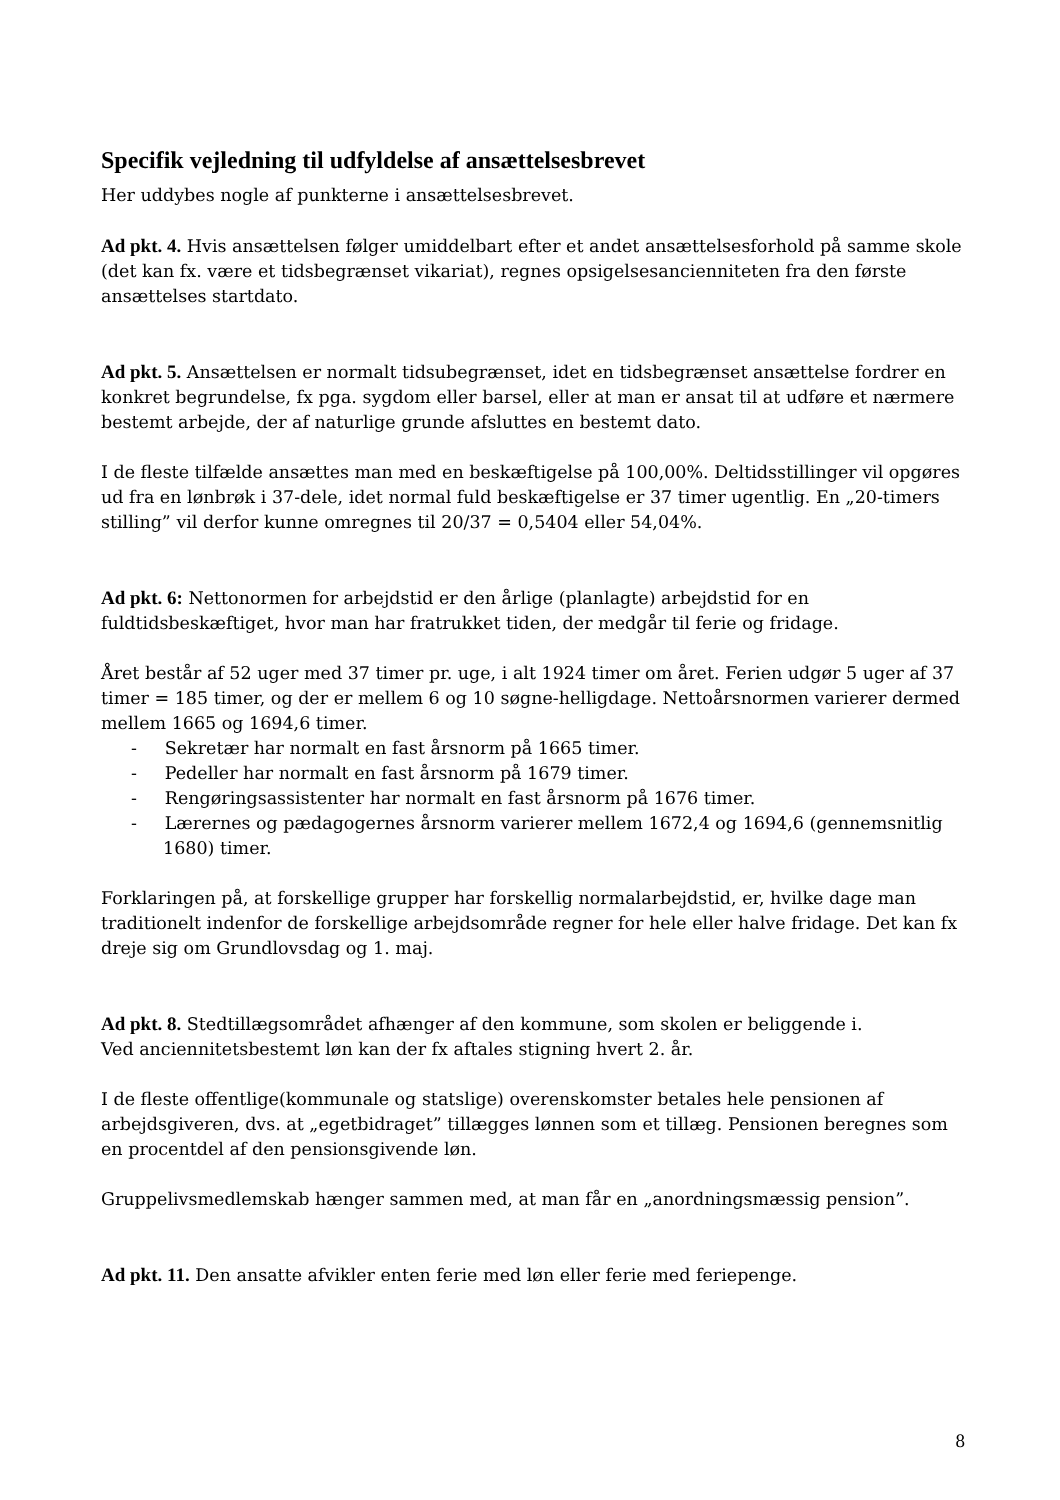Specifik vejledning til udfyldelse af ansættelsesbrevet
Her uddybes nogle af punkterne i ansættelsesbrevet.
Ad pkt. 4. Hvis ansættelsen følger umiddelbart efter et andet ansættelsesforhold på samme skole (det kan fx. være et tidsbegrænset vikariat), regnes opsigelsesancienniteten fra den første ansættelses startdato.
Ad pkt. 5. Ansættelsen er normalt tidsubegrænset, idet en tidsbegrænset ansættelse fordrer en konkret begrundelse, fx pga. sygdom eller barsel, eller at man er ansat til at udføre et nærmere bestemt arbejde, der af naturlige grunde afsluttes en bestemt dato.
I de fleste tilfælde ansættes man med en beskæftigelse på 100,00%. Deltidsstillinger vil opgøres ud fra en lønbrøk i 37-dele, idet normal fuld beskæftigelse er 37 timer ugentlig. En „20-timers stilling” vil derfor kunne omregnes til 20/37 = 0,5404 eller 54,04%.
Ad pkt. 6: Nettonormen for arbejdstid er den årlige (planlagte) arbejdstid for en fuldtidsbeskæftiget, hvor man har fratrukket tiden, der medgår til ferie og fridage.
Året består af 52 uger med 37 timer pr. uge, i alt 1924 timer om året. Ferien udgør 5 uger af 37 timer = 185 timer, og der er mellem 6 og 10 søgne-helligdage. Nettoårsnormen varierer dermed mellem 1665 og 1694,6 timer.
- Sekretær har normalt en fast årsnorm på 1665 timer.
- Pedeller har normalt en fast årsnorm på 1679 timer.
- Rengøringsassistenter har normalt en fast årsnorm på 1676 timer.
- Lærernes og pædagogernes årsnorm varierer mellem 1672,4 og 1694,6 (gennemsnitlig 1680) timer.
Forklaringen på, at forskellige grupper har forskellig normalarbejdstid, er, hvilke dage man traditionelt indenfor de forskellige arbejdsområde regner for hele eller halve fridage. Det kan fx dreje sig om Grundlovsdag og 1. maj.
Ad pkt. 8. Stedtillægsområdet afhænger af den kommune, som skolen er beliggende i.
Ved anciennitetsbestemt løn kan der fx aftales stigning hvert 2. år.
I de fleste offentlige(kommunale og statslige) overenskomster betales hele pensionen af arbejdsgiveren, dvs. at „egetbidraget” tillægges lønnen som et tillæg. Pensionen beregnes som en procentdel af den pensionsgivende løn.
Gruppelivsmedlemskab hænger sammen med, at man får en „anordningsmæssig pension”.
Ad pkt. 11. Den ansatte afvikler enten ferie med løn eller ferie med feriepenge.
8